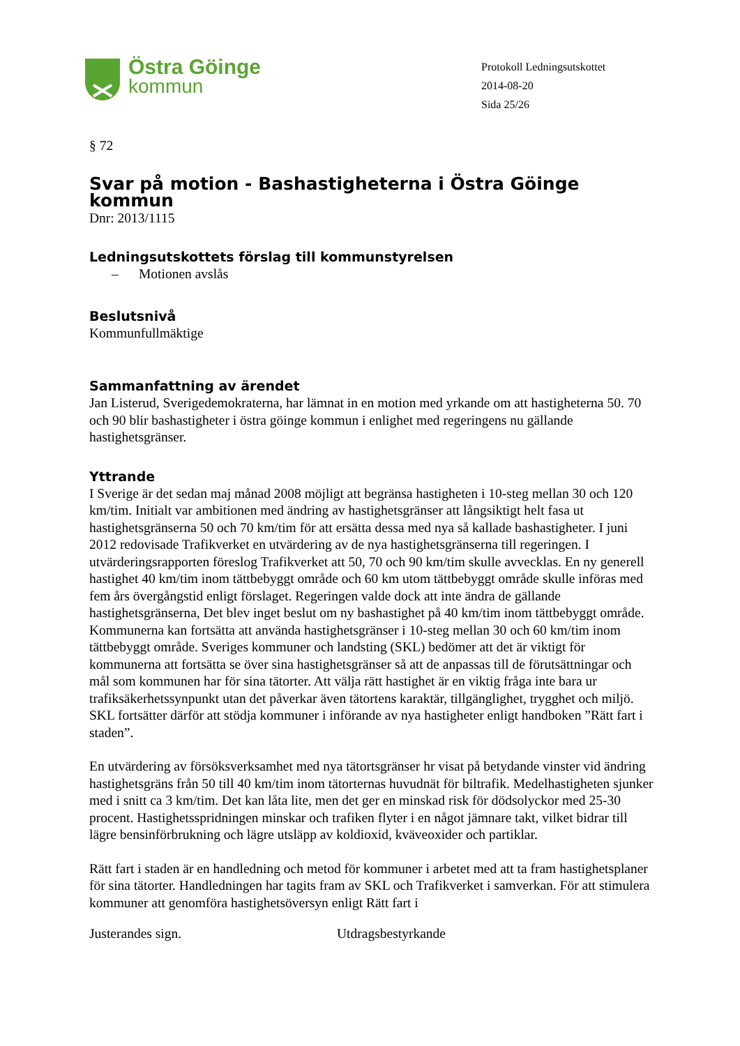Östra Göinge
kommun
Protokoll Ledningsutskottet
2014-08-20
Sida 25/26
§ 72
Svar på motion - Bashastigheterna i Östra Göinge kommun
Dnr: 2013/1115
Ledningsutskottets förslag till kommunstyrelsen
– Motionen avslås
Beslutsnivå
Kommunfullmäktige
Sammanfattning av ärendet
Jan Listerud, Sverigedemokraterna, har lämnat in en motion med yrkande om att hastigheterna 50. 70 och 90 blir bashastigheter i östra göinge kommun i enlighet med regeringens nu gällande hastighetsgränser.
Yttrande
I Sverige är det sedan maj månad 2008 möjligt att begränsa hastigheten i 10-steg mellan 30 och 120 km/tim. Initialt var ambitionen med ändring av hastighetsgränser att långsiktigt helt fasa ut hastighetsgränserna 50 och 70 km/tim för att ersätta dessa med nya så kallade bashastigheter. I juni 2012 redovisade Trafikverket en utvärdering av de nya hastighetsgränserna till regeringen. I utvärderingsrapporten föreslog Trafikverket att 50, 70 och 90 km/tim skulle avvecklas. En ny generell hastighet 40 km/tim inom tättbebyggt område och 60 km utom tättbebyggt område skulle införas med fem års övergångstid enligt förslaget. Regeringen valde dock att inte ändra de gällande hastighetsgränserna, Det blev inget beslut om ny bashastighet på 40 km/tim inom tättbebyggt område. Kommunerna kan fortsätta att använda hastighetsgränser i 10-steg mellan 30 och 60 km/tim inom tättbebyggt område. Sveriges kommuner och landsting (SKL) bedömer att det är viktigt för kommunerna att fortsätta se över sina hastighetsgränser så att de anpassas till de förutsättningar och mål som kommunen har för sina tätorter. Att välja rätt hastighet är en viktig fråga inte bara ur trafiksäkerhetssynpunkt utan det påverkar även tätortens karaktär, tillgänglighet, trygghet och miljö. SKL fortsätter därför att stödja kommuner i införande av nya hastigheter enligt handboken ”Rätt fart i staden”.
En utvärdering av försöksverksamhet med nya tätortsgränser hr visat på betydande vinster vid ändring hastighetsgräns från 50 till 40 km/tim inom tätorternas huvudnät för biltrafik. Medelhastigheten sjunker med i snitt ca 3 km/tim. Det kan låta lite, men det ger en minskad risk för dödsolyckor med 25-30 procent. Hastighetsspridningen minskar och trafiken flyter i en något jämnare takt, vilket bidrar till lägre bensinförbrukning och lägre utsläpp av koldioxid, kväveoxider och partiklar.
Rätt fart i staden är en handledning och metod för kommuner i arbetet med att ta fram hastighetsplaner för sina tätorter. Handledningen har tagits fram av SKL och Trafikverket i samverkan. För att stimulera kommuner att genomföra hastighetsöversyn enligt Rätt fart i
Justerandes sign. Utdragsbestyrkande